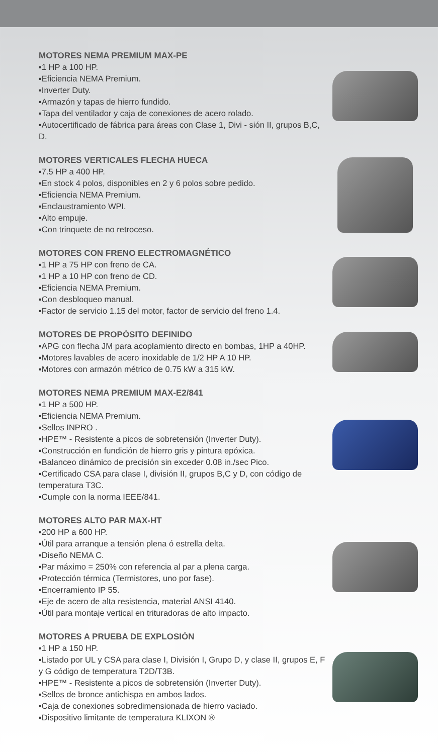MOTORES NEMA PREMIUM MAX-PE
▪1 HP a 100 HP.
▪Eficiencia NEMA Premium.
▪Inverter Duty.
▪Armazón y tapas de hierro fundido.
▪Tapa del ventilador y caja de conexiones de acero rolado.
▪Autocertificado de fábrica para áreas con Clase 1, Divi - sión II, grupos B,C, D.
MOTORES VERTICALES FLECHA HUECA
▪7.5 HP a 400 HP.
▪En stock 4 polos, disponibles en 2 y 6 polos sobre pedido.
▪Eficiencia NEMA Premium.
▪Enclaustramiento WPI.
▪Alto empuje.
▪Con trinquete de no retroceso.
MOTORES CON FRENO ELECTROMAGNÉTICO
▪1 HP a 75 HP con freno de CA.
▪1 HP a 10 HP con freno de CD.
▪Eficiencia NEMA Premium.
▪Con desbloqueo manual.
▪Factor de servicio 1.15 del motor, factor de servicio del freno 1.4.
MOTORES DE PROPÓSITO DEFINIDO
▪APG con flecha JM para acoplamiento directo en bombas, 1HP a 40HP.
▪Motores lavables de acero inoxidable de 1/2 HP A 10 HP.
▪Motores con armazón métrico de 0.75 kW a 315 kW.
MOTORES NEMA PREMIUM MAX-E2/841
▪1 HP a 500 HP.
▪Eficiencia NEMA Premium.
▪Sellos INPRO .
▪HPE™ - Resistente a picos de sobretensión (Inverter Duty).
▪Construcción en fundición de hierro gris y pintura epóxica.
▪Balanceo dinámico de precisión sin exceder 0.08 in./sec Pico.
▪Certificado CSA para clase I, división II, grupos B,C y D, con código de temperatura T3C.
▪Cumple con la norma IEEE/841.
MOTORES ALTO PAR MAX-HT
▪200 HP a 600 HP.
▪Útil para arranque a tensión plena ó estrella delta.
▪Diseño NEMA C.
▪Par máximo = 250% con referencia al par a plena carga.
▪Protección térmica (Termistores, uno por fase).
▪Encerramiento IP 55.
▪Eje de acero de alta resistencia, material ANSI 4140.
▪Útil para montaje vertical en trituradoras de alto impacto.
MOTORES A PRUEBA DE EXPLOSIÓN
▪1 HP a 150 HP.
▪Listado por UL y CSA para clase I, División I, Grupo D, y clase II, grupos E, F y G código de temperatura T2D/T3B.
▪HPE™ - Resistente a picos de sobretensión (Inverter Duty).
▪Sellos de bronce antichispa en ambos lados.
▪Caja de conexiones sobredimensionada de hierro vaciado.
▪Dispositivo limitante de temperatura KLIXON ®